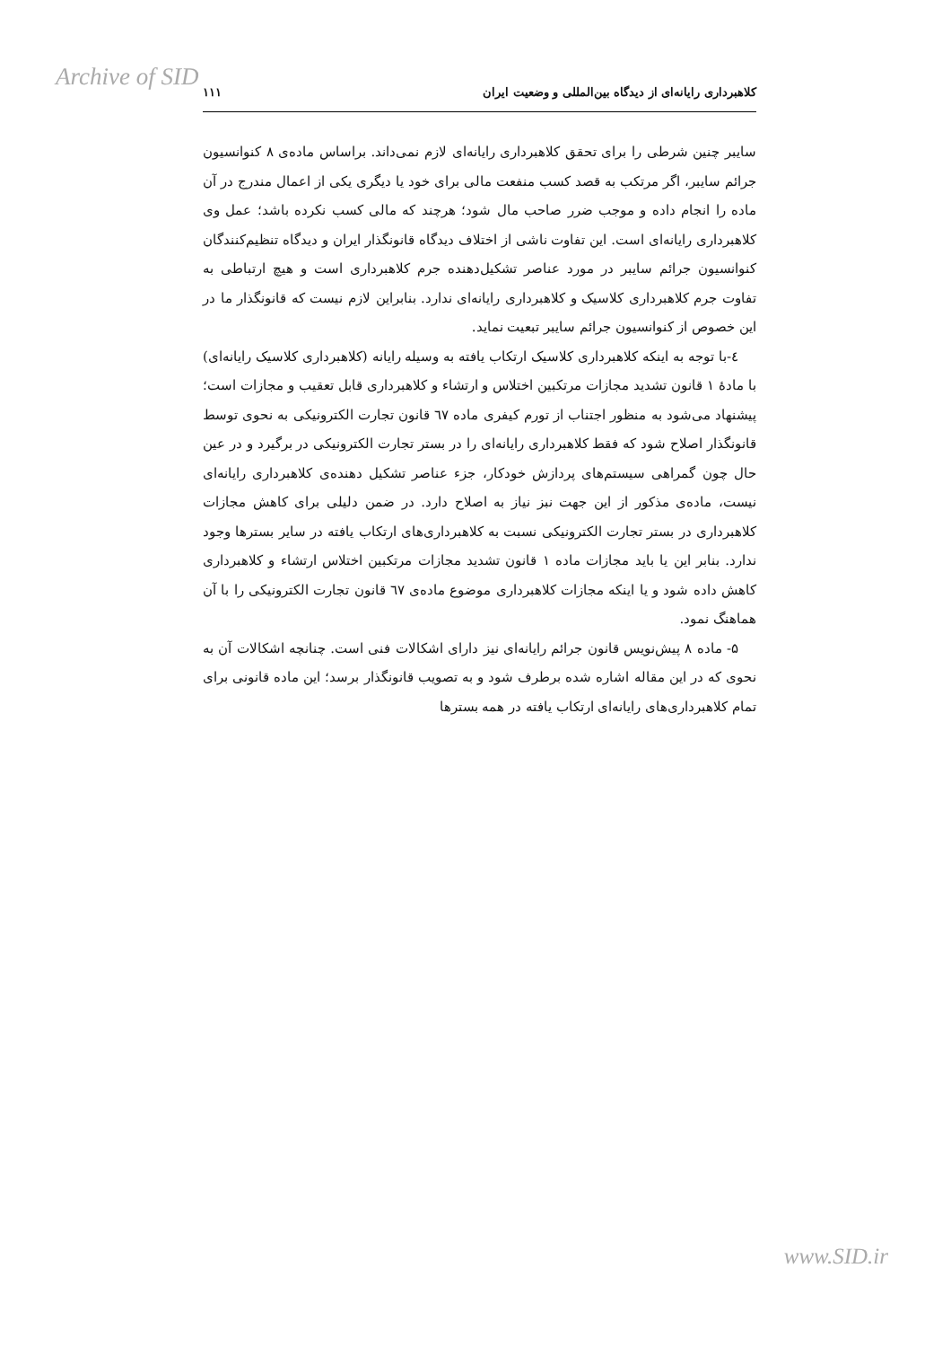Archive of SID
کلاهبرداری رایانه‌ای از دیدگاه بین‌المللی و وضعیت ایران ۱۱۱
سایبر چنین شرطی را برای تحقق کلاهبرداری رایانه‌ای لازم نمی‌داند. براساس ماده‌ی ۸ کنوانسیون جرائم سایبر، اگر مرتکب به قصد کسب منفعت مالی برای خود یا دیگری یکی از اعمال مندرج در آن ماده را انجام داده و موجب ضرر صاحب مال شود؛ هرچند که مالی کسب نکرده باشد؛ عمل وی کلاهبرداری رایانه‌ای است. این تفاوت ناشی از اختلاف دیدگاه قانونگذار ایران و دیدگاه تنظیم‌کنندگان کنوانسیون جرائم سایبر در مورد عناصر تشکیل‌دهنده جرم کلاهبرداری است و هیچ ارتباطی به تفاوت جرم کلاهبرداری کلاسیک و کلاهبرداری رایانه‌ای ندارد. بنابراین لازم نیست که قانونگذار ما در این خصوص از کنوانسیون جرائم سایبر تبعیت نماید.
٤-با توجه به اینکه کلاهبرداری کلاسیک ارتکاب یافته به وسیله رایانه (کلاهبرداری کلاسیک رایانه‌ای) با مادهٔ ۱ قانون تشدید مجازات مرتکبین اختلاس و ارتشاء و کلاهبرداری قابل تعقیب و مجازات است؛ پیشنهاد می‌شود به منظور اجتناب از تورم کیفری ماده ٦٧ قانون تجارت الکترونیکی به نحوی توسط قانونگذار اصلاح شود که فقط کلاهبرداری رایانه‌ای را در بستر تجارت الکترونیکی در برگیرد و در عین حال چون گمراهی سیستم‌های پردازش خودکار، جزء عناصر تشکیل دهنده‌ی کلاهبرداری رایانه‌ای نیست، ماده‌ی مذکور از این جهت نبز نیاز به اصلاح دارد. در ضمن دلیلی برای کاهش مجازات کلاهبرداری در بستر تجارت الکترونیکی نسبت به کلاهبرداری‌های ارتکاب یافته در سایر بسترها وجود ندارد. بنابر این یا باید مجازات ماده ۱ قانون تشدید مجازات مرتکبین اختلاس ارتشاء و کلاهبرداری کاهش داده شود و یا اینکه مجازات کلاهبرداری موضوع ماده‌ی ٦٧ قانون تجارت الکترونیکی را با آن هماهنگ نمود.
۵- ماده ۸ پیش‌نویس قانون جرائم رایانه‌ای نیز دارای اشکالات فنی است. چنانچه اشکالات آن به نحوی که در این مقاله اشاره شده برطرف شود و به تصویب قانونگذار برسد؛ این ماده قانونی برای تمام کلاهبرداری‌های رایانه‌ای ارتکاب یافته در همه بسترها
www.SID.ir